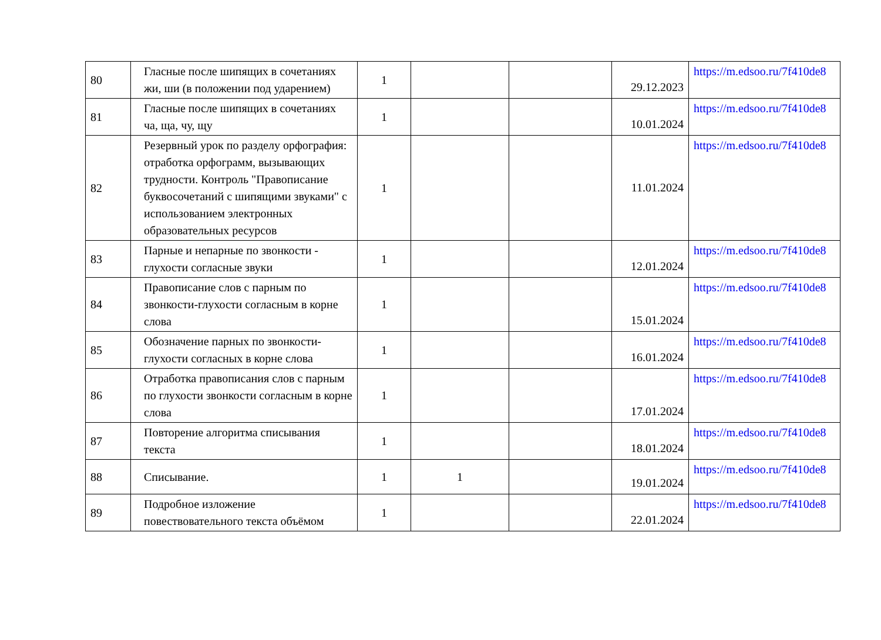| 80 | Гласные после шипящих в сочетаниях жи, ши (в положении под ударением) | 1 | | | 29.12.2023 | https://m.edsoo.ru/7f410de8 |
| 81 | Гласные после шипящих в сочетаниях ча, ща, чу, щу | 1 | | | 10.01.2024 | https://m.edsoo.ru/7f410de8 |
| 82 | Резервный урок по разделу орфография: отработка орфограмм, вызывающих трудности. Контроль "Правописание буквосочетаний с шипящими звуками" с использованием электронных образовательных ресурсов | 1 | | | 11.01.2024 | https://m.edsoo.ru/7f410de8 |
| 83 | Парные и непарные по звонкости - глухости согласные звуки | 1 | | | 12.01.2024 | https://m.edsoo.ru/7f410de8 |
| 84 | Правописание слов с парным по звонкости-глухости согласным в корне слова | 1 | | | 15.01.2024 | https://m.edsoo.ru/7f410de8 |
| 85 | Обозначение парных по звонкости-глухости согласных в корне слова | 1 | | | 16.01.2024 | https://m.edsoo.ru/7f410de8 |
| 86 | Отработка правописания слов с парным по глухости звонкости согласным в корне слова | 1 | | | 17.01.2024 | https://m.edsoo.ru/7f410de8 |
| 87 | Повторение алгоритма списывания текста | 1 | | | 18.01.2024 | https://m.edsoo.ru/7f410de8 |
| 88 | Списывание. | 1 | 1 | | 19.01.2024 | https://m.edsoo.ru/7f410de8 |
| 89 | Подробное изложение повествовательного текста объёмом | 1 | | | 22.01.2024 | https://m.edsoo.ru/7f410de8 |